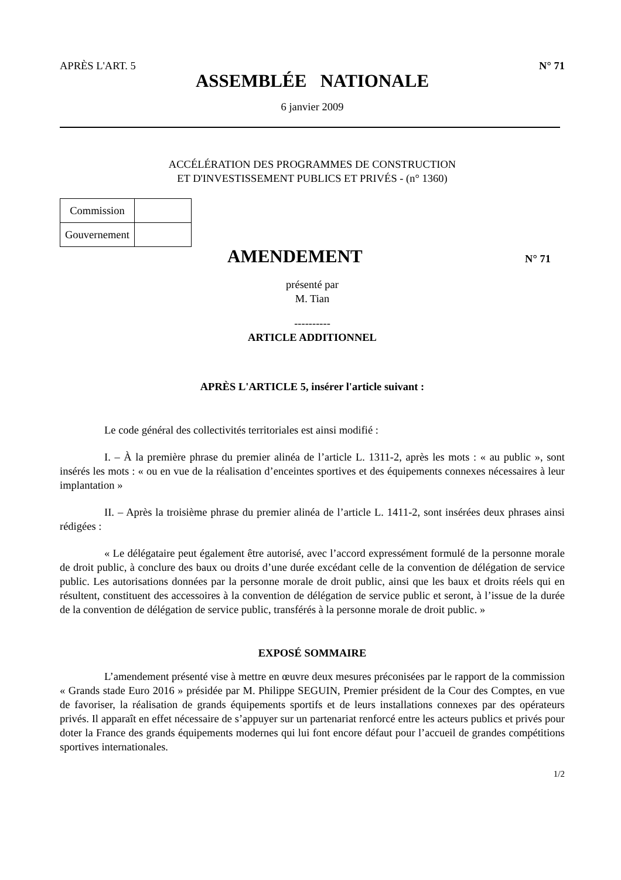APRÈS L'ART. 5 N° 71
ASSEMBLÉE NATIONALE
6 janvier 2009
ACCÉLÉRATION DES PROGRAMMES DE CONSTRUCTION
ET D'INVESTISSEMENT PUBLICS ET PRIVÉS - (n° 1360)
| Commission | |
| Gouvernement | |
AMENDEMENT
N° 71
présenté par
M. Tian
----------
ARTICLE ADDITIONNEL
APRÈS L'ARTICLE 5, insérer l'article suivant :
Le code général des collectivités territoriales est ainsi modifié :
I. – À la première phrase du premier alinéa de l’article L. 1311-2, après les mots : « au public », sont insérés les mots : « ou en vue de la réalisation d’enceintes sportives et des équipements connexes nécessaires à leur implantation »
II. – Après la troisième phrase du premier alinéa de l’article L. 1411-2, sont insérées deux phrases ainsi rédigées :
« Le délégataire peut également être autorisé, avec l’accord expressément formulé de la personne morale de droit public, à conclure des baux ou droits d’une durée excédant celle de la convention de délégation de service public. Les autorisations données par la personne morale de droit public, ainsi que les baux et droits réels qui en résultent, constituent des accessoires à la convention de délégation de service public et seront, à l’issue de la durée de la convention de délégation de service public, transférés à la personne morale de droit public. »
EXPOSÉ SOMMAIRE
L’amendement présenté vise à mettre en œuvre deux mesures préconisées par le rapport de la commission « Grands stade Euro 2016 » présidée par M. Philippe SEGUIN, Premier président de la Cour des Comptes, en vue de favoriser, la réalisation de grands équipements sportifs et de leurs installations connexes par des opérateurs privés. Il apparaît en effet nécessaire de s’appuyer sur un partenariat renforcé entre les acteurs publics et privés pour doter la France des grands équipements modernes qui lui font encore défaut pour l’accueil de grandes compétitions sportives internationales.
1/2